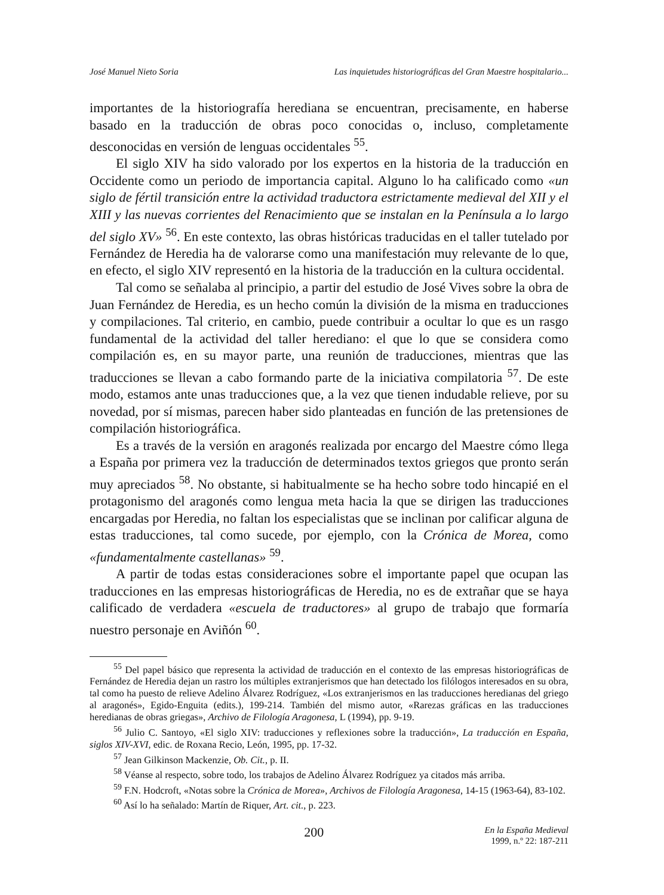José Manuel Nieto Soria Las inquietudes historiográficas del Gran Maestre hospitalario...
importantes de la historiografía herediana se encuentran, precisamente, en haberse basado en la traducción de obras poco conocidas o, incluso, completamente desconocidas en versión de lenguas occidentales <sup>55</sup>.
El siglo XIV ha sido valorado por los expertos en la historia de la traducción en Occidente como un periodo de importancia capital. Alguno lo ha calificado como «un siglo de fértil transición entre la actividad traductora estrictamente medieval del XII y el XIII y las nuevas corrientes del Renacimiento que se instalan en la Península a lo largo del siglo XV» <sup>56</sup>. En este contexto, las obras históricas traducidas en el taller tutelado por Fernández de Heredia ha de valorarse como una manifestación muy relevante de lo que, en efecto, el siglo XIV representó en la historia de la traducción en la cultura occidental.
Tal como se señalaba al principio, a partir del estudio de José Vives sobre la obra de Juan Fernández de Heredia, es un hecho común la división de la misma en traducciones y compilaciones. Tal criterio, en cambio, puede contribuir a ocultar lo que es un rasgo fundamental de la actividad del taller herediano: el que lo que se considera como compilación es, en su mayor parte, una reunión de traducciones, mientras que las traducciones se llevan a cabo formando parte de la iniciativa compilatoria <sup>57</sup>. De este modo, estamos ante unas traducciones que, a la vez que tienen indudable relieve, por su novedad, por sí mismas, parecen haber sido planteadas en función de las pretensiones de compilación historiográfica.
Es a través de la versión en aragonés realizada por encargo del Maestre cómo llega a España por primera vez la traducción de determinados textos griegos que pronto serán muy apreciados <sup>58</sup>. No obstante, si habitualmente se ha hecho sobre todo hincapié en el protagonismo del aragonés como lengua meta hacia la que se dirigen las traducciones encargadas por Heredia, no faltan los especialistas que se inclinan por calificar alguna de estas traducciones, tal como sucede, por ejemplo, con la Crónica de Morea, como «fundamentalmente castellanas» <sup>59</sup>.
A partir de todas estas consideraciones sobre el importante papel que ocupan las traducciones en las empresas historiográficas de Heredia, no es de extrañar que se haya calificado de verdadera «escuela de traductores» al grupo de trabajo que formaría nuestro personaje en Aviñón <sup>60</sup>.
<sup>55</sup> Del papel básico que representa la actividad de traducción en el contexto de las empresas historiográficas de Fernández de Heredia dejan un rastro los múltiples extranjerismos que han detectado los filólogos interesados en su obra, tal como ha puesto de relieve Adelino Álvarez Rodríguez, «Los extranjerismos en las traducciones heredianas del griego al aragonés», Egido-Enguita (edits.), 199-214. También del mismo autor, «Rarezas gráficas en las traducciones heredianas de obras griegas», Archivo de Filología Aragonesa, L (1994), pp. 9-19.
<sup>56</sup> Julio C. Santoyo, «El siglo XIV: traducciones y reflexiones sobre la traducción», La traducción en España, siglos XIV-XVI, edic. de Roxana Recio, León, 1995, pp. 17-32.
<sup>57</sup> Jean Gilkinson Mackenzie, Ob. Cit., p. II.
<sup>58</sup> Véanse al respecto, sobre todo, los trabajos de Adelino Álvarez Rodríguez ya citados más arriba.
<sup>59</sup> F.N. Hodcroft, «Notas sobre la Crónica de Morea», Archivos de Filología Aragonesa, 14-15 (1963-64), 83-102.
<sup>60</sup> Así lo ha señalado: Martín de Riquer, Art. cit., p. 223.
200
En la España Medieval
1999, n.º 22: 187-211